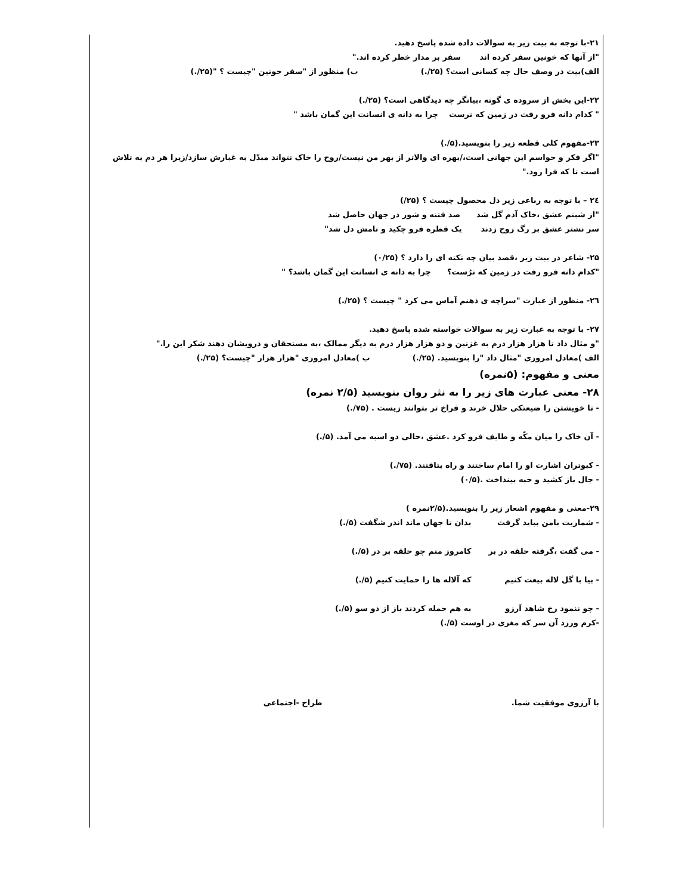۲۱-با توجه به بیت زیر به سوالات داده شده پاسخ دهید.
"از آنها که خونین سفر کرده اند سفر بر مدار خطر کرده اند."
الف)بیت در وصف حال چه کسانی است؟ (۲۵/.) ب) منظور از "سفر خونین "چیست ؟ "(۲۵/.)
۲۲-این بخش از سروده ی گوته ،بیانگر چه دیدگاهی است؟ (۲۵/.)
" کدام دانه فرو رفت در زمین که نرست چرا به دانه ی انسانت این گمان باشد "
۲۳-مفهوم کلی قطعه زیر را بنویسید.(۵/.)
"اگر فکر و حواسم این جهانی است،/بهره ای والاتر از بهر من نیست/روح را خاک نتواند مبدّل به غبارش سازد/زیرا هر دم به تلاش است تا که فرا رود."
۲٤ – با توجه به رباعی زیر دل محصول چیست ؟ (۲۵/)
"از شبنم عشق ،خاک آدم گل شد صد فتنه و شور در جهان حاصل شد
سر نشتر عشق بر رگ روح زدند یک قطره فرو چکید و نامش دل شد"
۲۵- شاعر در بیت زیر ،قصد بیان چه نکته ای را دارد ؟ (۰/۲۵)
"کدام دانه فرو رفت در زمین که نرُست؟ چرا به دانه ی انسانت این گمان باشد؟ "
۲٦- منظور از عبارت "سراچه ی ذهنم آماس می کرد " چیست ؟ (۲۵/.)
۲۷- با توجه به عبارت زیر به سوالات خواسته شده پاسخ دهید.
"و مثال داد تا هزار هزار درم به غزنین و دو هزار هزار درم به دیگر ممالک ،به مستحقان و درویشان دهند شکر این را."
الف )معادل امروزی "مثال داد "را بنویسید. (۲۵/.) ب )معادل امروزی "هزار هزار "چیست؟ (۲۵/.)
معنی و مفهوم: (۵نمره)
۲۸- معنی عبارت های زیر را به نثر روان بنویسید (۲/۵ نمره)
- تا خویشتن را ضیعتکی حلال خرند و فراخ تر بتوانند زیست . (۷۵/.)
- آن خاک را میان مکّه و طایف فرو کرد .عشق ،حالی دو اسبه می آمد. (۵/.)
- کبوتران اشارت او را امام ساختند و راه بتافتند. (۷۵/.)
- جال باز کشید و حبه بینداخت .(۰/۵)
۲۹-معنی و مفهوم اشعار زیر را بنویسید.(۲/۵نمره )
- شماریت بامن بباید گرفت بدان تا جهان ماند اندر شگفت (۵/.)
- می گفت ،گرفته حلقه در بر کامروز منم چو حلقه بر در (۵/.)
- بیا با گل لاله بیعت کنیم که آلاله ها را حمایت کنیم (۵/.)
- چو ننمود رخ شاهد آرزو به هم حمله کردند باز از دو سو (۵/.)
-کرم ورزد آن سر که مغزی در اوست (۵/.)
با آرزوی موفقیت شما. طراح -اجتماعی